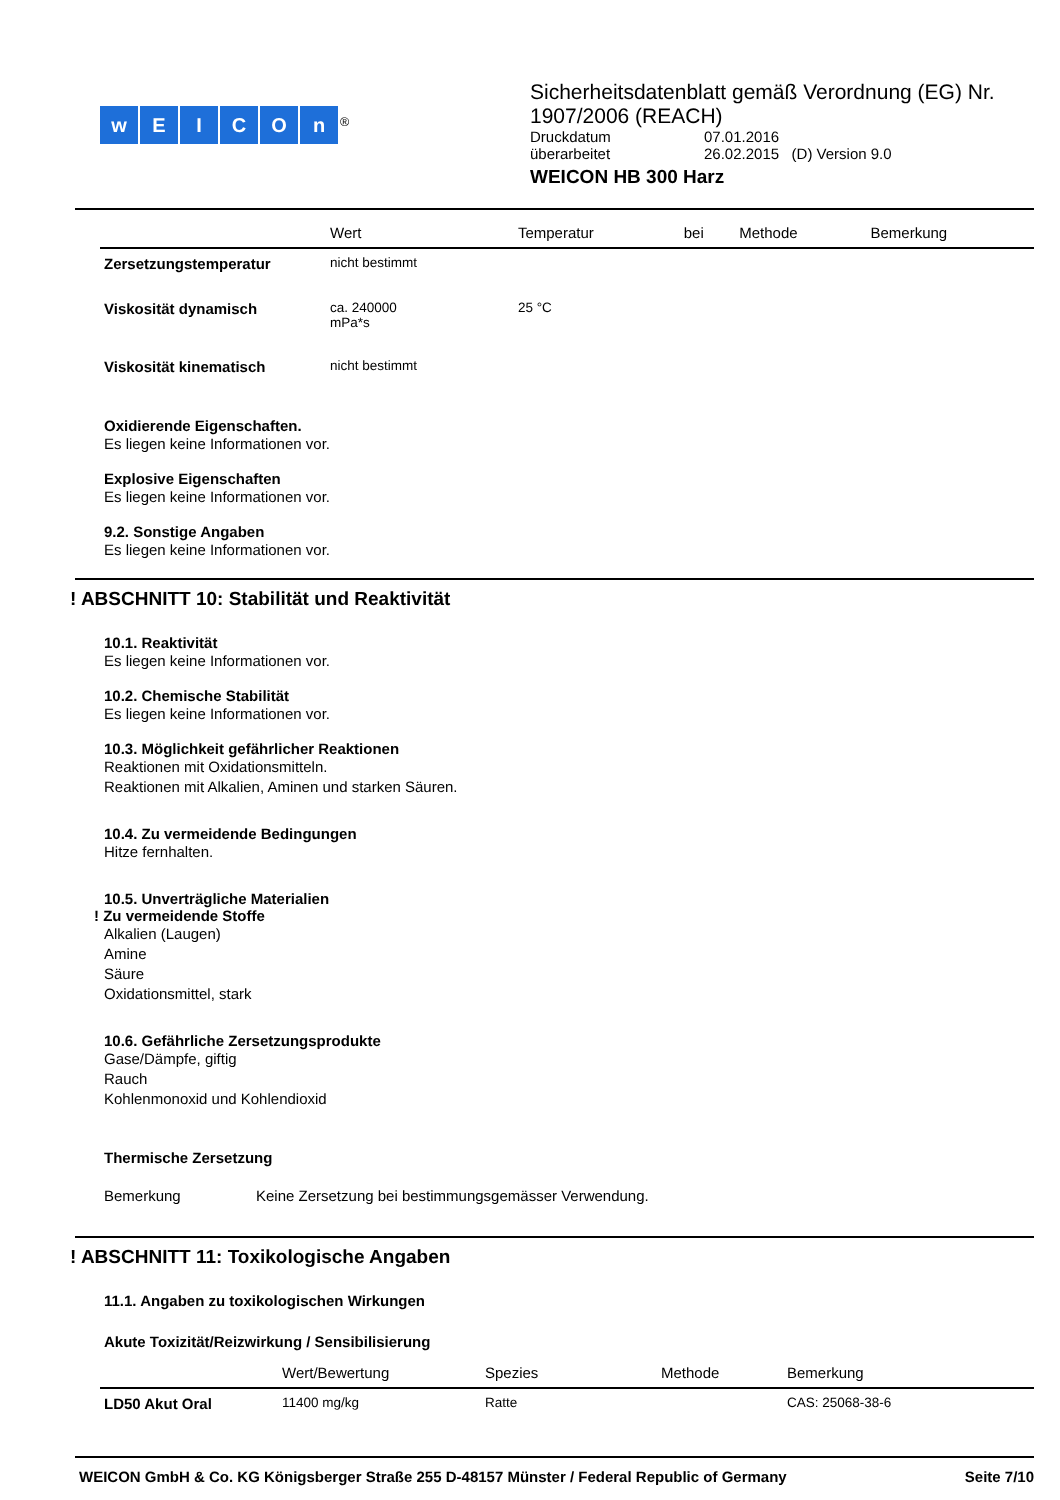wEICOn<sup>®</sup>
Sicherheitsdatenblatt gemäß Verordnung (EG) Nr.
1907/2006 (REACH)
| Druckdatum | 07.01.2016 |
| überarbeitet | 26.02.2015 (D) Version 9.0 |
WEICON HB 300 Harz
| | Wert | Temperatur | bei | Methode | Bemerkung |
| --- | --- | --- | --- | --- | --- |
| Zersetzungstemperatur | nicht bestimmt | | | | |
| Viskosität dynamisch | ca. 240000 mPa*s | 25 °C | | | |
| Viskosität kinematisch | nicht bestimmt | | | | |
Oxidierende Eigenschaften.
Es liegen keine Informationen vor.
Explosive Eigenschaften
Es liegen keine Informationen vor.
9.2. Sonstige Angaben
Es liegen keine Informationen vor.
! ABSCHNITT 10: Stabilität und Reaktivität
10.1. Reaktivität
Es liegen keine Informationen vor.
10.2. Chemische Stabilität
Es liegen keine Informationen vor.
10.3. Möglichkeit gefährlicher Reaktionen
Reaktionen mit Oxidationsmitteln.
Reaktionen mit Alkalien, Aminen und starken Säuren.
10.4. Zu vermeidende Bedingungen
Hitze fernhalten.
10.5. Unverträgliche Materialien
! Zu vermeidende Stoffe
Alkalien (Laugen)
Amine
Säure
Oxidationsmittel, stark
10.6. Gefährliche Zersetzungsprodukte
Gase/Dämpfe, giftig
Rauch
Kohlenmonoxid und Kohlendioxid
Thermische Zersetzung
Bemerkung Keine Zersetzung bei bestimmungsgemässer Verwendung.
! ABSCHNITT 11: Toxikologische Angaben
11.1. Angaben zu toxikologischen Wirkungen
Akute Toxizität/Reizwirkung / Sensibilisierung
| | Wert/Bewertung | Spezies | Methode | Bemerkung |
| --- | --- | --- | --- | --- |
| LD50 Akut Oral | 11400 mg/kg | Ratte | | CAS: 25068-38-6 |
WEICON GmbH & Co. KG Königsberger Straße 255 D-48157 Münster / Federal Republic of Germany Seite 7/10